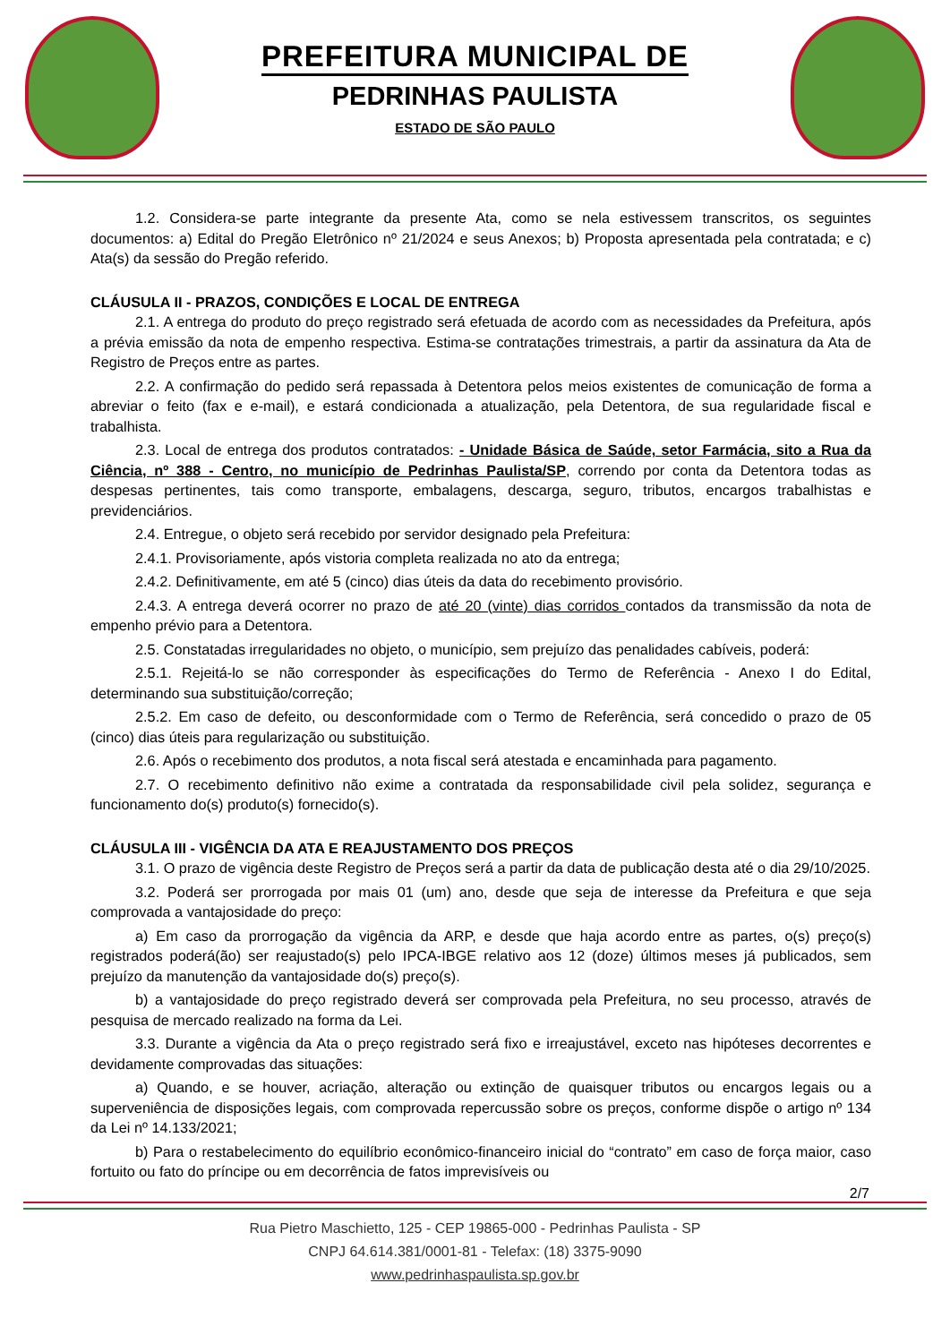PREFEITURA MUNICIPAL DE
PEDRINHAS PAULISTA
ESTADO DE SÃO PAULO
1.2. Considera-se parte integrante da presente Ata, como se nela estivessem transcritos, os seguintes documentos: a) Edital do Pregão Eletrônico nº 21/2024 e seus Anexos; b) Proposta apresentada pela contratada; e c) Ata(s) da sessão do Pregão referido.
CLÁUSULA II - PRAZOS, CONDIÇÕES E LOCAL DE ENTREGA
2.1. A entrega do produto do preço registrado será efetuada de acordo com as necessidades da Prefeitura, após a prévia emissão da nota de empenho respectiva. Estima-se contratações trimestrais, a partir da assinatura da Ata de Registro de Preços entre as partes.
2.2. A confirmação do pedido será repassada à Detentora pelos meios existentes de comunicação de forma a abreviar o feito (fax e e-mail), e estará condicionada a atualização, pela Detentora, de sua regularidade fiscal e trabalhista.
2.3. Local de entrega dos produtos contratados: - Unidade Básica de Saúde, setor Farmácia, sito a Rua da Ciência, nº 388 - Centro, no município de Pedrinhas Paulista/SP, correndo por conta da Detentora todas as despesas pertinentes, tais como transporte, embalagens, descarga, seguro, tributos, encargos trabalhistas e previdenciários.
2.4. Entregue, o objeto será recebido por servidor designado pela Prefeitura:
2.4.1. Provisoriamente, após vistoria completa realizada no ato da entrega;
2.4.2. Definitivamente, em até 5 (cinco) dias úteis da data do recebimento provisório.
2.4.3. A entrega deverá ocorrer no prazo de até 20 (vinte) dias corridos contados da transmissão da nota de empenho prévio para a Detentora.
2.5. Constatadas irregularidades no objeto, o município, sem prejuízo das penalidades cabíveis, poderá:
2.5.1. Rejeitá-lo se não corresponder às especificações do Termo de Referência - Anexo I do Edital, determinando sua substituição/correção;
2.5.2. Em caso de defeito, ou desconformidade com o Termo de Referência, será concedido o prazo de 05 (cinco) dias úteis para regularização ou substituição.
2.6. Após o recebimento dos produtos, a nota fiscal será atestada e encaminhada para pagamento.
2.7. O recebimento definitivo não exime a contratada da responsabilidade civil pela solidez, segurança e funcionamento do(s) produto(s) fornecido(s).
CLÁUSULA III - VIGÊNCIA DA ATA E REAJUSTAMENTO DOS PREÇOS
3.1. O prazo de vigência deste Registro de Preços será a partir da data de publicação desta até o dia 29/10/2025.
3.2. Poderá ser prorrogada por mais 01 (um) ano, desde que seja de interesse da Prefeitura e que seja comprovada a vantajosidade do preço:
a) Em caso da prorrogação da vigência da ARP, e desde que haja acordo entre as partes, o(s) preço(s) registrados poderá(ão) ser reajustado(s) pelo IPCA-IBGE relativo aos 12 (doze) últimos meses já publicados, sem prejuízo da manutenção da vantajosidade do(s) preço(s).
b) a vantajosidade do preço registrado deverá ser comprovada pela Prefeitura, no seu processo, através de pesquisa de mercado realizado na forma da Lei.
3.3. Durante a vigência da Ata o preço registrado será fixo e irreajustável, exceto nas hipóteses decorrentes e devidamente comprovadas das situações:
a) Quando, e se houver, acriação, alteração ou extinção de quaisquer tributos ou encargos legais ou a superveniência de disposições legais, com comprovada repercussão sobre os preços, conforme dispõe o artigo nº 134 da Lei nº 14.133/2021;
b) Para o restabelecimento do equilíbrio econômico-financeiro inicial do “contrato” em caso de força maior, caso fortuito ou fato do príncipe ou em decorrência de fatos imprevisíveis ou
2/7
Rua Pietro Maschietto, 125 - CEP 19865-000 - Pedrinhas Paulista - SP
CNPJ 64.614.381/0001-81 - Telefax: (18) 3375-9090
www.pedrinhaspaulista.sp.gov.br